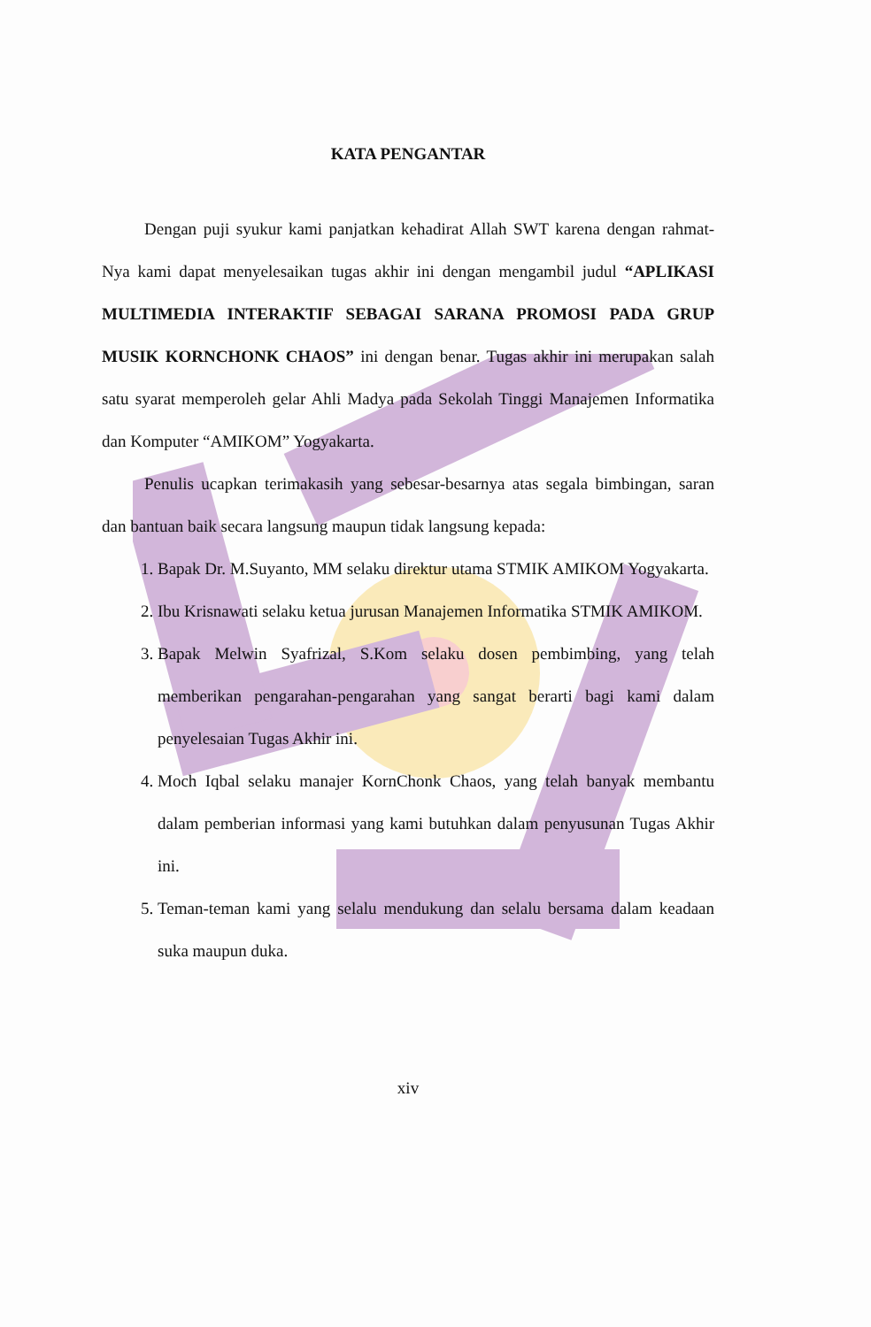KATA PENGANTAR
Dengan puji syukur kami panjatkan kehadirat Allah SWT karena dengan rahmat-Nya kami dapat menyelesaikan tugas akhir ini dengan mengambil judul “APLIKASI MULTIMEDIA INTERAKTIF SEBAGAI SARANA PROMOSI PADA GRUP MUSIK KORNCHONK CHAOS” ini dengan benar. Tugas akhir ini merupakan salah satu syarat memperoleh gelar Ahli Madya pada Sekolah Tinggi Manajemen Informatika dan Komputer “AMIKOM” Yogyakarta.
Penulis ucapkan terimakasih yang sebesar-besarnya atas segala bimbingan, saran dan bantuan baik secara langsung maupun tidak langsung kepada:
1. Bapak Dr. M.Suyanto, MM selaku direktur utama STMIK AMIKOM Yogyakarta.
2. Ibu Krisnawati selaku ketua jurusan Manajemen Informatika STMIK AMIKOM.
3. Bapak Melwin Syafrizal, S.Kom selaku dosen pembimbing, yang telah memberikan pengarahan-pengarahan yang sangat berarti bagi kami dalam penyelesaian Tugas Akhir ini.
4. Moch Iqbal selaku manajer KornChonk Chaos, yang telah banyak membantu dalam pemberian informasi yang kami butuhkan dalam penyusunan Tugas Akhir ini.
5. Teman-teman kami yang selalu mendukung dan selalu bersama dalam keadaan suka maupun duka.
xiv